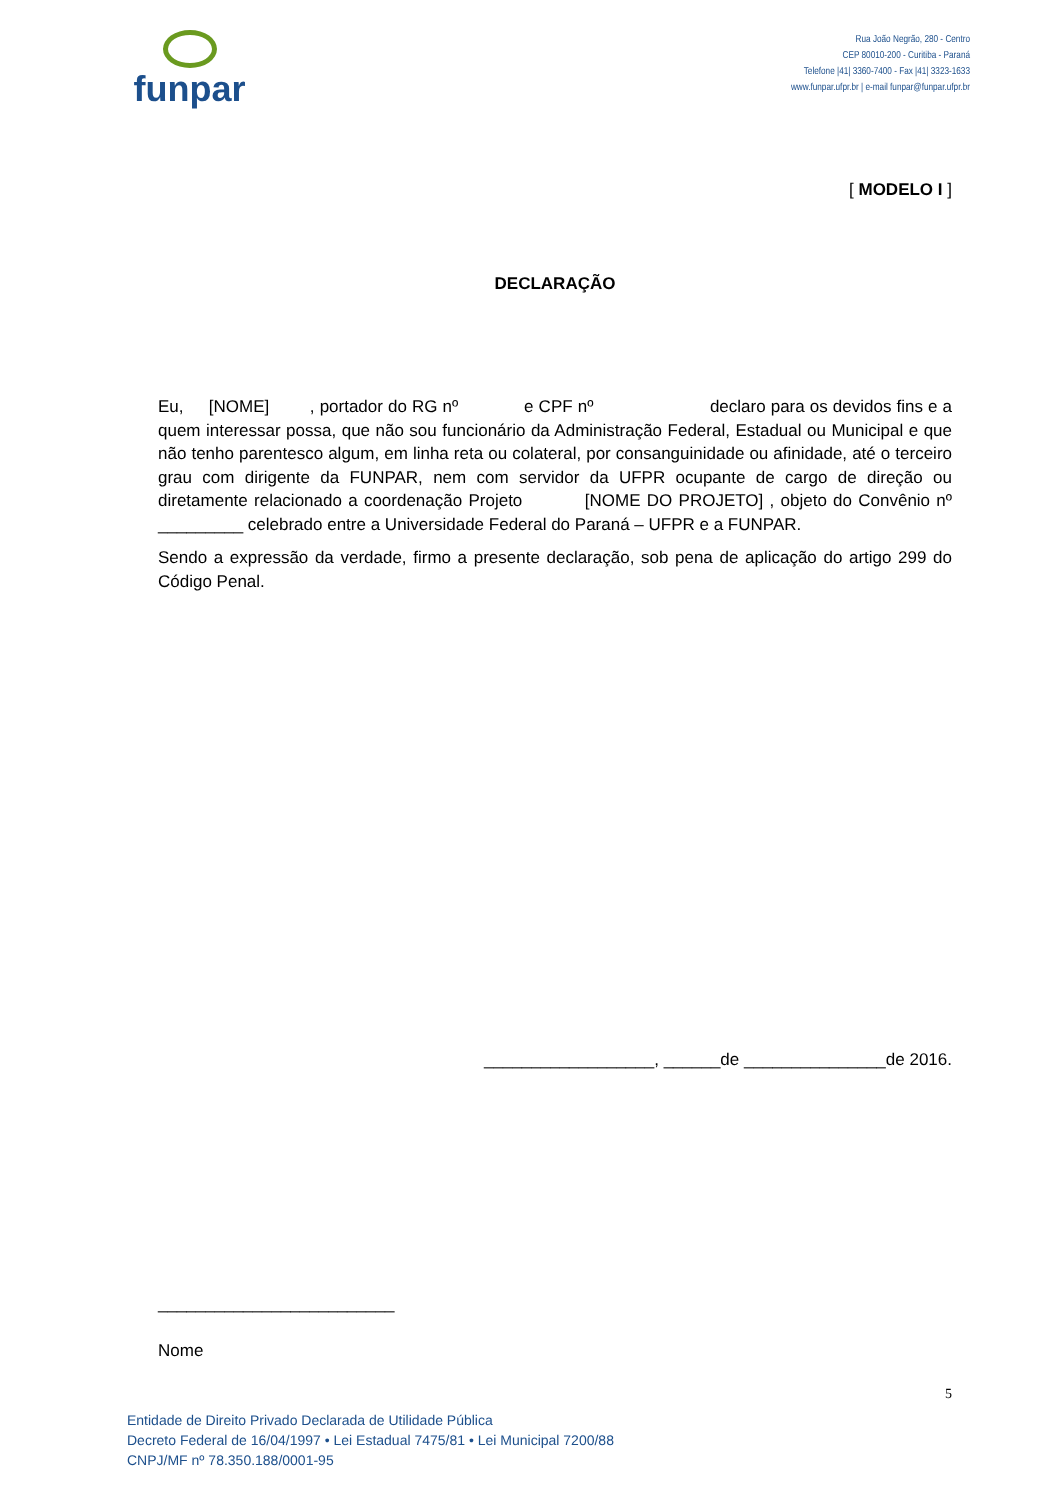funpar
Rua João Negrão, 280 - Centro
CEP 80010-200 - Curitiba - Paraná
Telefone |41| 3360-7400 - Fax |41| 3323-1633
www.funpar.ufpr.br | e-mail funpar@funpar.ufpr.br
[ MODELO I ]
DECLARAÇÃO
Eu, [NOME] , portador do RG nº e CPF nº declaro para os devidos fins e a quem interessar possa, que não sou funcionário da Administração Federal, Estadual ou Municipal e que não tenho parentesco algum, em linha reta ou colateral, por consanguinidade ou afinidade, até o terceiro grau com dirigente da FUNPAR, nem com servidor da UFPR ocupante de cargo de direção ou diretamente relacionado a coordenação Projeto [NOME DO PROJETO] , objeto do Convênio nº _________ celebrado entre a Universidade Federal do Paraná – UFPR e a FUNPAR.
Sendo a expressão da verdade, firmo a presente declaração, sob pena de aplicação do artigo 299 do Código Penal.
__________________, ______de _______________de 2016.
_________________________
Nome
5
Entidade de Direito Privado Declarada de Utilidade Pública
Decreto Federal de 16/04/1997 • Lei Estadual 7475/81 • Lei Municipal 7200/88
CNPJ/MF nº 78.350.188/0001-95